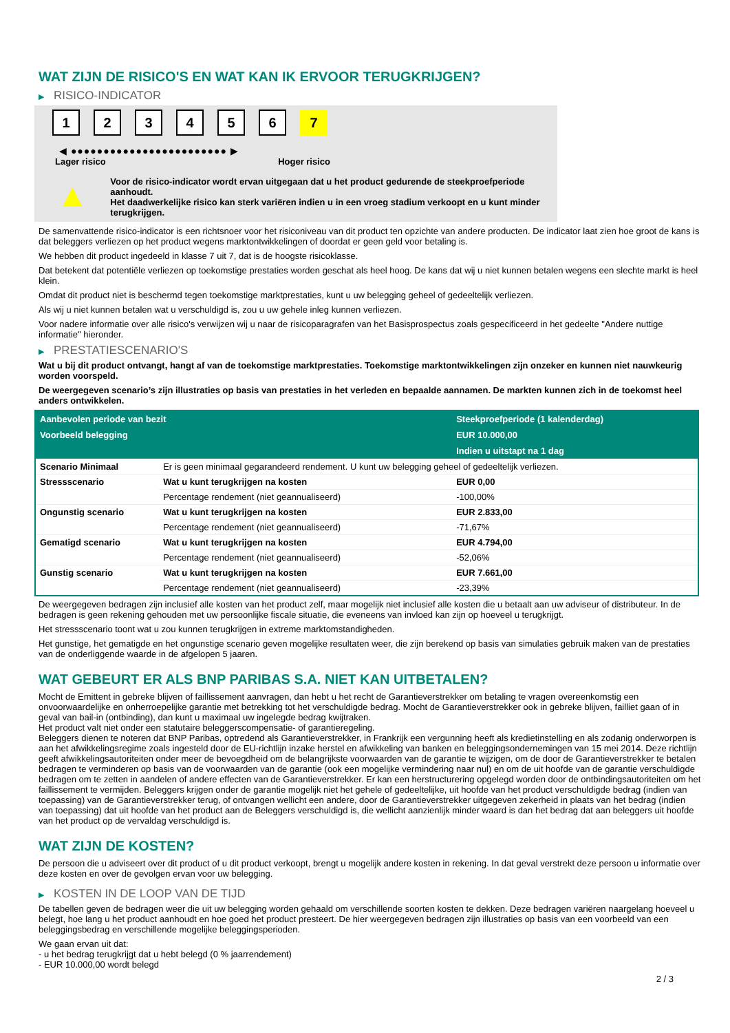WAT ZIJN DE RISICO'S EN WAT KAN IK ERVOOR TERUGKRIJGEN?
▶ RISICO-INDICATOR
1 2 3 4 5 6 7
◀ ●●●●●●●●●●●●●●●●●●●●●●●● ▶
Lager risico Hoger risico
▲
Voor de risico-indicator wordt ervan uitgegaan dat u het product gedurende de steekproefperiode aanhoudt.
Het daadwerkelijke risico kan sterk variëren indien u in een vroeg stadium verkoopt en u kunt minder terugkrijgen.
De samenvattende risico-indicator is een richtsnoer voor het risiconiveau van dit product ten opzichte van andere producten. De indicator laat zien hoe groot de kans is dat beleggers verliezen op het product wegens marktontwikkelingen of doordat er geen geld voor betaling is.
We hebben dit product ingedeeld in klasse 7 uit 7, dat is de hoogste risicoklasse.
Dat betekent dat potentiële verliezen op toekomstige prestaties worden geschat als heel hoog. De kans dat wij u niet kunnen betalen wegens een slechte markt is heel klein.
Omdat dit product niet is beschermd tegen toekomstige marktprestaties, kunt u uw belegging geheel of gedeeltelijk verliezen.
Als wij u niet kunnen betalen wat u verschuldigd is, zou u uw gehele inleg kunnen verliezen.
Voor nadere informatie over alle risico's verwijzen wij u naar de risicoparagrafen van het Basisprospectus zoals gespecificeerd in het gedeelte "Andere nuttige informatie" hieronder.
▶ PRESTATIESCENARIO'S
Wat u bij dit product ontvangt, hangt af van de toekomstige marktprestaties. Toekomstige marktontwikkelingen zijn onzeker en kunnen niet nauwkeurig worden voorspeld.
De weergegeven scenario’s zijn illustraties op basis van prestaties in het verleden en bepaalde aannamen. De markten kunnen zich in de toekomst heel anders ontwikkelen.
| Aanbevolen periode van bezit | | Steekproefperiode (1 kalenderdag) |
| --- | --- | --- |
| Voorbeeld belegging | | EUR 10.000,00 |
| | | Indien u uitstapt na 1 dag |
| Scenario Minimaal | Er is geen minimaal gegarandeerd rendement. U kunt uw belegging geheel of gedeeltelijk verliezen. | |
| Stressscenario | Wat u kunt terugkrijgen na kosten | EUR 0,00 |
| | Percentage rendement (niet geannualiseerd) | -100,00% |
| Ongunstig scenario | Wat u kunt terugkrijgen na kosten | EUR 2.833,00 |
| | Percentage rendement (niet geannualiseerd) | -71,67% |
| Gematigd scenario | Wat u kunt terugkrijgen na kosten | EUR 4.794,00 |
| | Percentage rendement (niet geannualiseerd) | -52,06% |
| Gunstig scenario | Wat u kunt terugkrijgen na kosten | EUR 7.661,00 |
| | Percentage rendement (niet geannualiseerd) | -23,39% |
De weergegeven bedragen zijn inclusief alle kosten van het product zelf, maar mogelijk niet inclusief alle kosten die u betaalt aan uw adviseur of distributeur. In de bedragen is geen rekening gehouden met uw persoonlijke fiscale situatie, die eveneens van invloed kan zijn op hoeveel u terugkrijgt.
Het stressscenario toont wat u zou kunnen terugkrijgen in extreme marktomstandigheden.
Het gunstige, het gematigde en het ongunstige scenario geven mogelijke resultaten weer, die zijn berekend op basis van simulaties gebruik maken van de prestaties van de onderliggende waarde in de afgelopen 5 jaaren.
WAT GEBEURT ER ALS BNP PARIBAS S.A. NIET KAN UITBETALEN?
Mocht de Emittent in gebreke blijven of faillissement aanvragen, dan hebt u het recht de Garantieverstrekker om betaling te vragen overeenkomstig een onvoorwaardelijke en onherroepelijke garantie met betrekking tot het verschuldigde bedrag. Mocht de Garantieverstrekker ook in gebreke blijven, failliet gaan of in geval van bail-in (ontbinding), dan kunt u maximaal uw ingelegde bedrag kwijtraken.
Het product valt niet onder een statutaire beleggerscompensatie- of garantieregeling.
Beleggers dienen te noteren dat BNP Paribas, optredend als Garantieverstrekker, in Frankrijk een vergunning heeft als kredietinstelling en als zodanig onderworpen is aan het afwikkelingsregime zoals ingesteld door de EU-richtlijn inzake herstel en afwikkeling van banken en beleggingsondernemingen van 15 mei 2014. Deze richtlijn geeft afwikkelingsautoriteiten onder meer de bevoegdheid om de belangrijkste voorwaarden van de garantie te wijzigen, om de door de Garantieverstrekker te betalen bedragen te verminderen op basis van de voorwaarden van de garantie (ook een mogelijke vermindering naar nul) en om de uit hoofde van de garantie verschuldigde bedragen om te zetten in aandelen of andere effecten van de Garantieverstrekker. Er kan een herstructurering opgelegd worden door de ontbindingsautoriteiten om het faillissement te vermijden. Beleggers krijgen onder de garantie mogelijk niet het gehele of gedeeltelijke, uit hoofde van het product verschuldigde bedrag (indien van toepassing) van de Garantieverstrekker terug, of ontvangen wellicht een andere, door de Garantieverstrekker uitgegeven zekerheid in plaats van het bedrag (indien van toepassing) dat uit hoofde van het product aan de Beleggers verschuldigd is, die wellicht aanzienlijk minder waard is dan het bedrag dat aan beleggers uit hoofde van het product op de vervaldag verschuldigd is.
WAT ZIJN DE KOSTEN?
De persoon die u adviseert over dit product of u dit product verkoopt, brengt u mogelijk andere kosten in rekening. In dat geval verstrekt deze persoon u informatie over deze kosten en over de gevolgen ervan voor uw belegging.
▶ KOSTEN IN DE LOOP VAN DE TIJD
De tabellen geven de bedragen weer die uit uw belegging worden gehaald om verschillende soorten kosten te dekken. Deze bedragen variëren naargelang hoeveel u belegt, hoe lang u het product aanhoudt en hoe goed het product presteert. De hier weergegeven bedragen zijn illustraties op basis van een voorbeeld van een beleggingsbedrag en verschillende mogelijke beleggingsperioden.
We gaan ervan uit dat:
- u het bedrag terugkrijgt dat u hebt belegd (0 % jaarrendement)
- EUR 10.000,00 wordt belegd
2 / 3